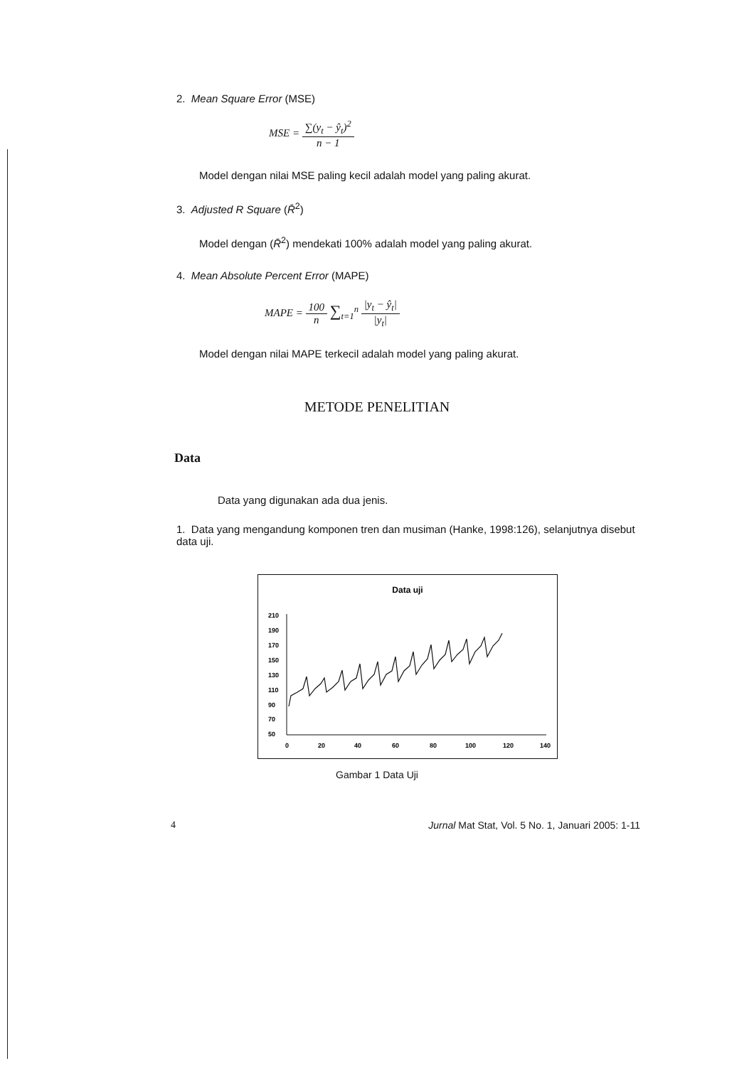2. Mean Square Error (MSE)
MSE = ∑(y<sub>t</sub> − ŷ<sub>t</sub>)<sup>2</sup> n − 1
Model dengan nilai MSE paling kecil adalah model yang paling akurat.
3. Adjusted R Square (R̄<sup>2</sup>)
Model dengan (R̄<sup>2</sup>) mendekati 100% adalah model yang paling akurat.
4. Mean Absolute Percent Error (MAPE)
MAPE = 100 n ∑<sub>t=1</sub><sup>n</sup> |y<sub>t</sub> − ŷ<sub>t</sub>| |y<sub>t</sub>|
Model dengan nilai MAPE terkecil adalah model yang paling akurat.
METODE PENELITIAN
Data
Data yang digunakan ada dua jenis.
1. Data yang mengandung komponen tren dan musiman (Hanke, 1998:126), selanjutnya disebut data uji.
Data uji
210
190
170
150
130
110
90
70
50
0
20
40
60
80
100
120
140
Gambar 1 Data Uji
4 Jurnal Mat Stat, Vol. 5 No. 1, Januari 2005: 1-11